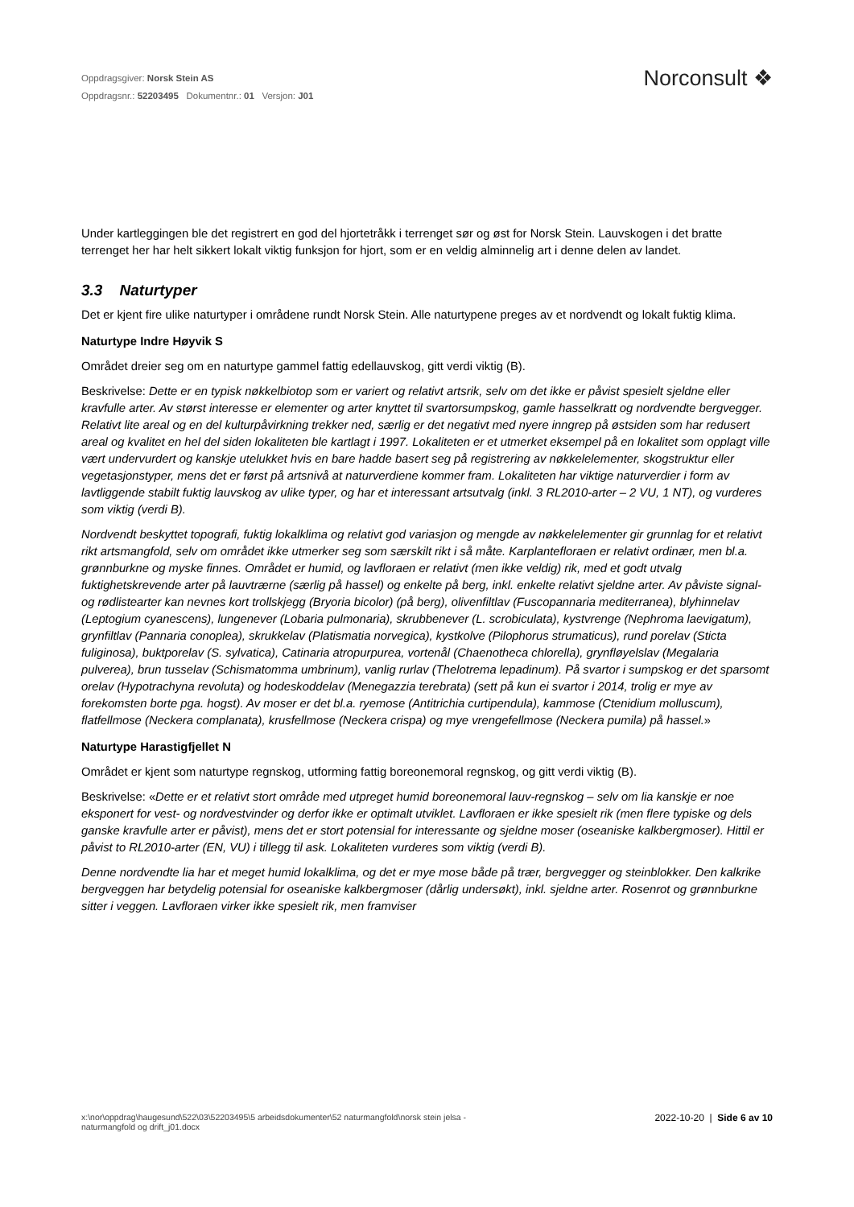Oppdragsgiver: Norsk Stein AS
Oppdragsnr.: 52203495 Dokumentnr.: 01 Versjon: J01
Norconsult ❖
Under kartleggingen ble det registrert en god del hjortetråkk i terrenget sør og øst for Norsk Stein. Lauvskogen i det bratte terrenget her har helt sikkert lokalt viktig funksjon for hjort, som er en veldig alminnelig art i denne delen av landet.
3.3 Naturtyper
Det er kjent fire ulike naturtyper i områdene rundt Norsk Stein. Alle naturtypene preges av et nordvendt og lokalt fuktig klima.
Naturtype Indre Høyvik S
Området dreier seg om en naturtype gammel fattig edellauvskog, gitt verdi viktig (B).
Beskrivelse: Dette er en typisk nøkkelbiotop som er variert og relativt artsrik, selv om det ikke er påvist spesielt sjeldne eller kravfulle arter. Av størst interesse er elementer og arter knyttet til svartorsumpskog, gamle hasselkratt og nordvendte bergvegger. Relativt lite areal og en del kulturpåvirkning trekker ned, særlig er det negativt med nyere inngrep på østsiden som har redusert areal og kvalitet en hel del siden lokaliteten ble kartlagt i 1997. Lokaliteten er et utmerket eksempel på en lokalitet som opplagt ville vært undervurdert og kanskje utelukket hvis en bare hadde basert seg på registrering av nøkkelelementer, skogstruktur eller vegetasjonstyper, mens det er først på artsnivå at naturverdiene kommer fram. Lokaliteten har viktige naturverdier i form av lavtliggende stabilt fuktig lauvskog av ulike typer, og har et interessant artsutvalg (inkl. 3 RL2010-arter – 2 VU, 1 NT), og vurderes som viktig (verdi B).
Nordvendt beskyttet topografi, fuktig lokalklima og relativt god variasjon og mengde av nøkkelelementer gir grunnlag for et relativt rikt artsmangfold, selv om området ikke utmerker seg som særskilt rikt i så måte. Karplantefloraen er relativt ordinær, men bl.a. grønnburkne og myske finnes. Området er humid, og lavfloraen er relativt (men ikke veldig) rik, med et godt utvalg fuktighetskrevende arter på lauvtrærne (særlig på hassel) og enkelte på berg, inkl. enkelte relativt sjeldne arter. Av påviste signal- og rødlistearter kan nevnes kort trollskjegg (Bryoria bicolor) (på berg), olivenfiltlav (Fuscopannaria mediterranea), blyhinnelav (Leptogium cyanescens), lungenever (Lobaria pulmonaria), skrubbenever (L. scrobiculata), kystvrenge (Nephroma laevigatum), grynfiltlav (Pannaria conoplea), skrukkelav (Platismatia norvegica), kystkolve (Pilophorus strumaticus), rund porelav (Sticta fuliginosa), buktporelav (S. sylvatica), Catinaria atropurpurea, vortenål (Chaenotheca chlorella), grynfløyelslav (Megalaria pulverea), brun tusselav (Schismatomma umbrinum), vanlig rurlav (Thelotrema lepadinum). På svartor i sumpskog er det sparsomt orelav (Hypotrachyna revoluta) og hodeskoddelav (Menegazzia terebrata) (sett på kun ei svartor i 2014, trolig er mye av forekomsten borte pga. hogst). Av moser er det bl.a. ryemose (Antitrichia curtipendula), kammose (Ctenidium molluscum), flatfellmose (Neckera complanata), krusfellmose (Neckera crispa) og mye vrengefellmose (Neckera pumila) på hassel.»
Naturtype Harastigfjellet N
Området er kjent som naturtype regnskog, utforming fattig boreonemoral regnskog, og gitt verdi viktig (B).
Beskrivelse: «Dette er et relativt stort område med utpreget humid boreonemoral lauv-regnskog – selv om lia kanskje er noe eksponert for vest- og nordvestvinder og derfor ikke er optimalt utviklet. Lavfloraen er ikke spesielt rik (men flere typiske og dels ganske kravfulle arter er påvist), mens det er stort potensial for interessante og sjeldne moser (oseaniske kalkbergmoser). Hittil er påvist to RL2010-arter (EN, VU) i tillegg til ask. Lokaliteten vurderes som viktig (verdi B).
Denne nordvendte lia har et meget humid lokalklima, og det er mye mose både på trær, bergvegger og steinblokker. Den kalkrike bergveggen har betydelig potensial for oseaniske kalkbergmoser (dårlig undersøkt), inkl. sjeldne arter. Rosenrot og grønnburkne sitter i veggen. Lavfloraen virker ikke spesielt rik, men framviser
x:\nor\oppdrag\haugesund\522\03\52203495\5 arbeidsdokumenter\52 naturmangfold\norsk stein jelsa -
naturmangfold og drift_j01.docx
2022-10-20 | Side 6 av 10